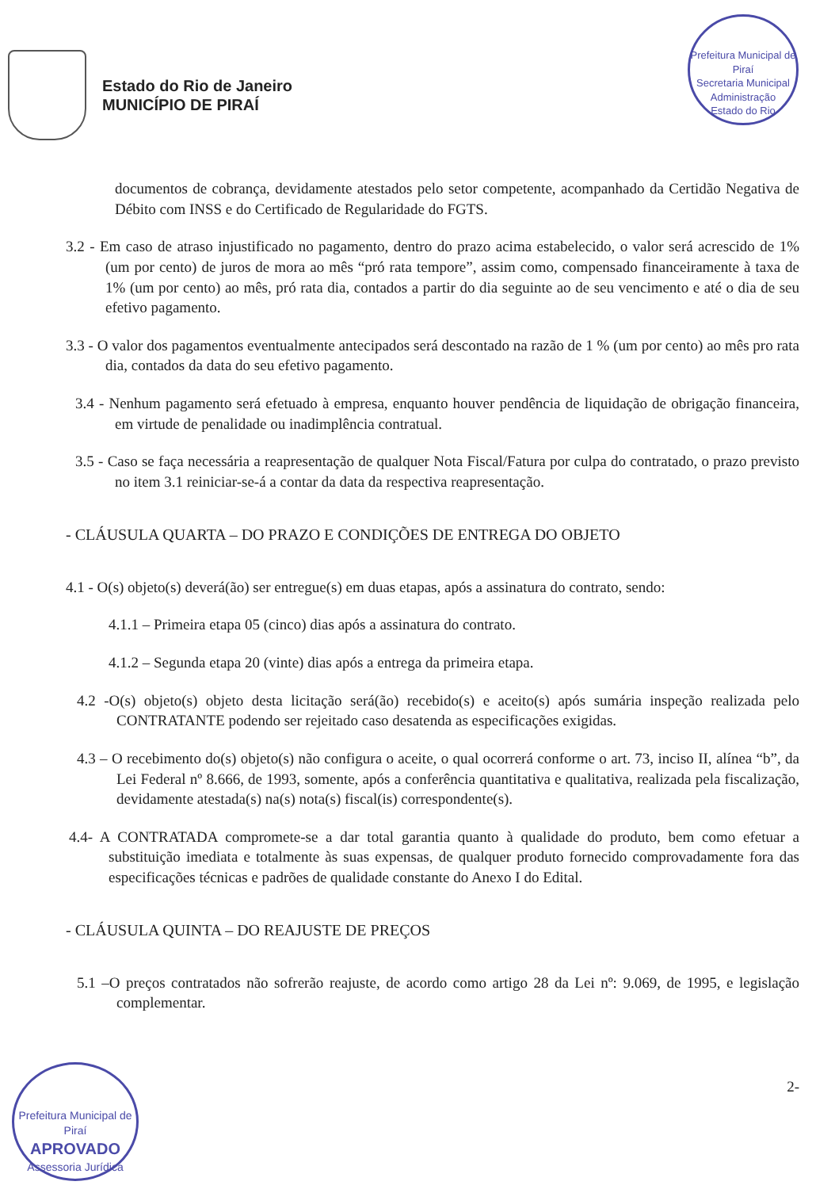Estado do Rio de Janeiro
MUNICÍPIO DE PIRAÍ
Prefeitura Municipal de Piraí
Secretaria Municipal Administração
Estado do Rio
documentos de cobrança, devidamente atestados pelo setor competente, acompanhado da Certidão Negativa de Débito com INSS e do Certificado de Regularidade do FGTS.
3.2 - Em caso de atraso injustificado no pagamento, dentro do prazo acima estabelecido, o valor será acrescido de 1% (um por cento) de juros de mora ao mês “pró rata tempore”, assim como, compensado financeiramente à taxa de 1% (um por cento) ao mês, pró rata dia, contados a partir do dia seguinte ao de seu vencimento e até o dia de seu efetivo pagamento.
3.3 - O valor dos pagamentos eventualmente antecipados será descontado na razão de 1 % (um por cento) ao mês pro rata dia, contados da data do seu efetivo pagamento.
3.4 - Nenhum pagamento será efetuado à empresa, enquanto houver pendência de liquidação de obrigação financeira, em virtude de penalidade ou inadimplência contratual.
3.5 - Caso se faça necessária a reapresentação de qualquer Nota Fiscal/Fatura por culpa do contratado, o prazo previsto no item 3.1 reiniciar-se-á a contar da data da respectiva reapresentação.
- CLÁUSULA QUARTA – DO PRAZO E CONDIÇÕES DE ENTREGA DO OBJETO
4.1 - O(s) objeto(s) deverá(ão) ser entregue(s) em duas etapas, após a assinatura do contrato, sendo:
4.1.1 – Primeira etapa 05 (cinco) dias após a assinatura do contrato.
4.1.2 – Segunda etapa 20 (vinte) dias após a entrega da primeira etapa.
4.2 -O(s) objeto(s) objeto desta licitação será(ão) recebido(s) e aceito(s) após sumária inspeção realizada pelo CONTRATANTE podendo ser rejeitado caso desatenda as especificações exigidas.
4.3 – O recebimento do(s) objeto(s) não configura o aceite, o qual ocorrerá conforme o art. 73, inciso II, alínea “b”, da Lei Federal nº 8.666, de 1993, somente, após a conferência quantitativa e qualitativa, realizada pela fiscalização, devidamente atestada(s) na(s) nota(s) fiscal(is) correspondente(s).
4.4- A CONTRATADA compromete-se a dar total garantia quanto à qualidade do produto, bem como efetuar a substituição imediata e totalmente às suas expensas, de qualquer produto fornecido comprovadamente fora das especificações técnicas e padrões de qualidade constante do Anexo I do Edital.
- CLÁUSULA QUINTA – DO REAJUSTE DE PREÇOS
5.1 –O preços contratados não sofrerão reajuste, de acordo como artigo 28 da Lei nº: 9.069, de 1995, e legislação complementar.
2-
Prefeitura Municipal de Piraí
APROVADO
Assessoria Jurídica